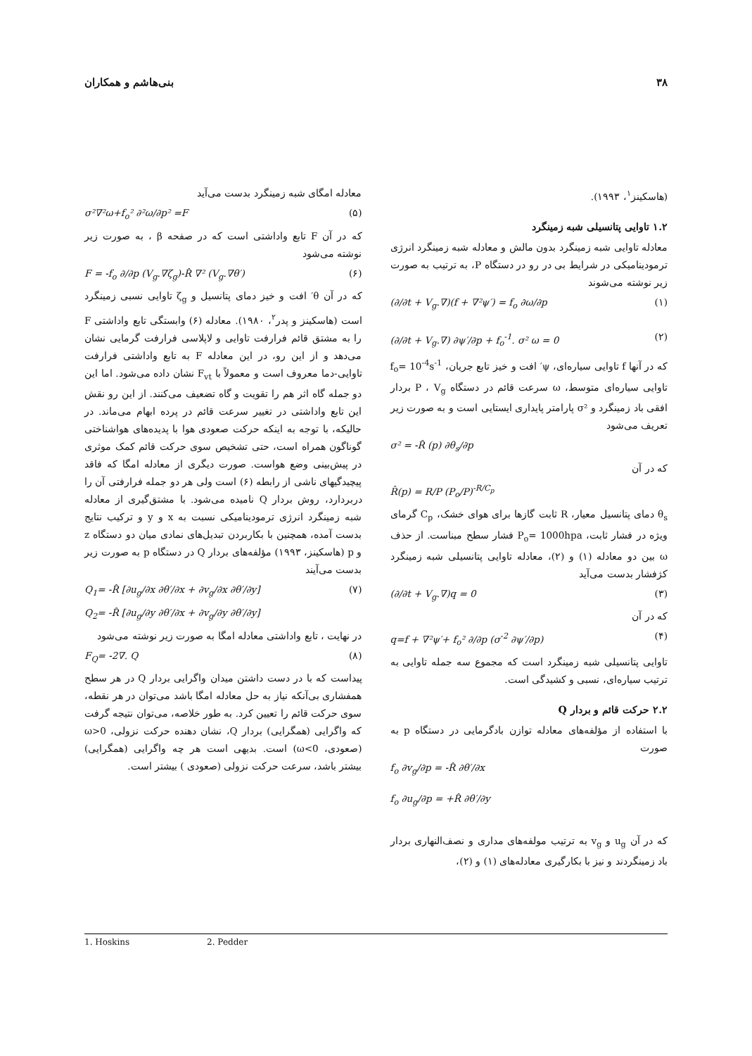۳۸ بنی‌هاشم و همکاران
(هاسکینز<sup>۱</sup>، ۱۹۹۳).
۱.۲ تاوایی پتانسیلی شبه زمینگرد
معادله تاوایی شبه زمینگرد بدون مالش و معادله شبه زمینگرد انرژی ترمودینامیکی در شرایط بی در رو در دستگاه P، به ترتیب به صورت زیر نوشته می‌شوند
(∂/∂t + V<sub>g</sub>.∇)(f + ∇²ψ′) = f<sub>o</sub> ∂ω/∂p (۱)
(∂/∂t + V<sub>g</sub>.∇) ∂ψ′/∂p + f<sub>o</sub><sup>-1</sup>. σ² ω = 0 (۲)
که در آنها f تاوایی سیاره‌ای، ψ′ افت و خیز تابع جریان، f<sub>o</sub>= 10<sup>-4</sup>s<sup>-1</sup> تاوایی سیاره‌ای متوسط، ω سرعت قائم در دستگاه P ، V<sub>g</sub> بردار افقی باد زمینگرد و σ² پارامتر پایداری ایستایی است و به صورت زیر تعریف می‌شود
σ² = -R̂ (p) ∂θ<sub>s</sub>/∂p
که در آن
R̂(p) = R/P (P<sub>o</sub>/P)<sup>-R/C<sub>p</sub></sup>
θ<sub>s</sub> دمای پتانسیل معیار، R ثابت گازها برای هوای خشک، C<sub>p</sub> گرمای ویژه در فشار ثابت، P<sub>o</sub>= 1000hpa فشار سطح مبناست. از حذف ω بین دو معادله (۱) و (۲)، معادله تاوایی پتانسیلی شبه زمینگرد کژفشار بدست می‌آید
(∂/∂t + V<sub>g</sub>.∇)q = 0 (۳)
که در آن
q=f + ∇²ψ′+ f<sub>o</sub>² ∂/∂p (σ<sup>-2</sup> ∂ψ′/∂p) (۴)
تاوایی پتانسیلی شبه زمینگرد است که مجموع سه جمله تاوایی به ترتیب سیاره‌ای، نسبی و کشیدگی است.
۲.۲ حرکت قائم و بردار Q
با استفاده از مؤلفه‌های معادله توازن بادگرمایی در دستگاه p به صورت
f<sub>o</sub> ∂v<sub>g</sub>/∂p = -R̂ ∂θ′/∂x
f<sub>o</sub> ∂u<sub>g</sub>/∂p = +R̂ ∂θ′/∂y
که در آن u<sub>g</sub> و v<sub>g</sub> به ترتیب مولفه‌های مداری و نصف‌النهاری بردار باد زمینگردند و نیز با بکارگیری معادله‌های (۱) و (۲)،
معادله امگای شبه زمینگرد بدست می‌آید
σ²∇²ω+f<sub>o</sub>² ∂²ω/∂p² =F (۵)
که در آن F تابع واداشتی است که در صفحه β ، به صورت زیر نوشته می‌شود
F = -f<sub>o</sub> ∂/∂p (V<sub>g</sub>.∇ζ<sub>g</sub>)-R̂ ∇² (V<sub>g</sub>.∇θ′) (۶)
که در آن θ′ افت و خیز دمای پتانسیل و ζ<sub>g</sub> تاوایی نسبی زمینگرد است (هاسکینز و پدر<sup>۲</sup>، ۱۹۸۰). معادله (۶) وابستگی تابع واداشتی F را به مشتق قائم فرارفت تاوایی و لاپلاسی فرارفت گرمایی نشان می‌دهد و از این رو، در این معادله F به تابع واداشتی فرارفت تاوایی-دما معروف است و معمولاً با F<sub>vt</sub> نشان داده می‌شود. اما این دو جمله گاه اثر هم را تقویت و گاه تضعیف می‌کنند. از این رو نقش این تابع واداشتی در تغییر سرعت قائم در پرده ابهام می‌ماند. در حالیکه، با توجه به اینکه حرکت صعودی هوا با پدیده‌های هواشناختی گوناگون همراه است، حتی تشخیص سوی حرکت قائم کمک موثری در پیش‌بینی وضع هواست. صورت دیگری از معادله امگا که فاقد پیچیدگیهای ناشی از رابطه (۶) است ولی هر دو جمله فرارفتی آن را دربردارد، روش بردار Q نامیده می‌شود. با مشتق‌گیری از معادله شبه زمینگرد انرژی ترمودینامیکی نسبت به x و y و ترکیب نتایج بدست آمده، همچنین با بکاربردن تبدیل‌های نمادی میان دو دستگاه z و p (هاسکینز، ۱۹۹۳) مؤلفه‌های بردار Q در دستگاه p به صورت زیر بدست می‌آیند
Q<sub>1</sub>= -R̂ [∂u<sub>g</sub>/∂x ∂θ′/∂x + ∂v<sub>g</sub>/∂x ∂θ′/∂y] (۷)
Q<sub>2</sub>= -R̂ [∂u<sub>g</sub>/∂y ∂θ′/∂x + ∂v<sub>g</sub>/∂y ∂θ′/∂y]
در نهایت ، تابع واداشتی معادله امگا به صورت زیر نوشته می‌شود
F<sub>Q</sub>= -2∇. Q (۸)
پیداست که با در دست داشتن میدان واگرایی بردار Q در هر سطح همفشاری بی‌آنکه نیاز به حل معادله امگا باشد می‌توان در هر نقطه، سوی حرکت قائم را تعیین کرد. به طور خلاصه، می‌توان نتیجه گرفت که واگرایی (همگرایی) بردار Q، نشان دهنده حرکت نزولی، ω>0 (صعودی، ω<0) است. بدیهی است هر چه واگرایی (همگرایی) بیشتر باشد، سرعت حرکت نزولی (صعودی ) بیشتر است.
1. Hoskins 2. Pedder